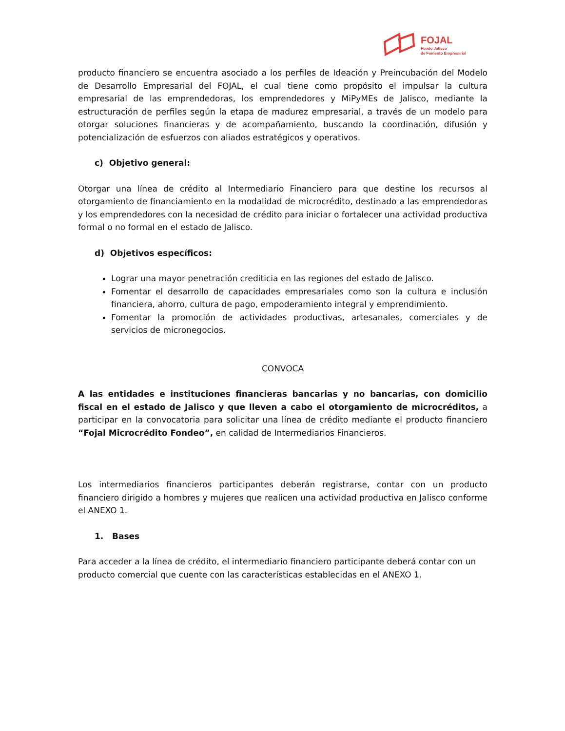FOJAL
Fondo Jalisco
de Fomento Empresarial
producto financiero se encuentra asociado a los perfiles de Ideación y Preincubación del Modelo de Desarrollo Empresarial del FOJAL, el cual tiene como propósito el impulsar la cultura empresarial de las emprendedoras, los emprendedores y MiPyMEs de Jalisco, mediante la estructuración de perfiles según la etapa de madurez empresarial, a través de un modelo para otorgar soluciones financieras y de acompañamiento, buscando la coordinación, difusión y potencialización de esfuerzos con aliados estratégicos y operativos.
c) Objetivo general:
Otorgar una línea de crédito al Intermediario Financiero para que destine los recursos al otorgamiento de financiamiento en la modalidad de microcrédito, destinado a las emprendedoras y los emprendedores con la necesidad de crédito para iniciar o fortalecer una actividad productiva formal o no formal en el estado de Jalisco.
d) Objetivos específicos:
Lograr una mayor penetración crediticia en las regiones del estado de Jalisco.
Fomentar el desarrollo de capacidades empresariales como son la cultura e inclusión financiera, ahorro, cultura de pago, empoderamiento integral y emprendimiento.
Fomentar la promoción de actividades productivas, artesanales, comerciales y de servicios de micronegocios.
CONVOCA
A las entidades e instituciones financieras bancarias y no bancarias, con domicilio fiscal en el estado de Jalisco y que lleven a cabo el otorgamiento de microcréditos, a participar en la convocatoria para solicitar una línea de crédito mediante el producto financiero “Fojal Microcrédito Fondeo”, en calidad de Intermediarios Financieros.
Los intermediarios financieros participantes deberán registrarse, contar con un producto financiero dirigido a hombres y mujeres que realicen una actividad productiva en Jalisco conforme el ANEXO 1.
1. Bases
Para acceder a la línea de crédito, el intermediario financiero participante deberá contar con un producto comercial que cuente con las características establecidas en el ANEXO 1.